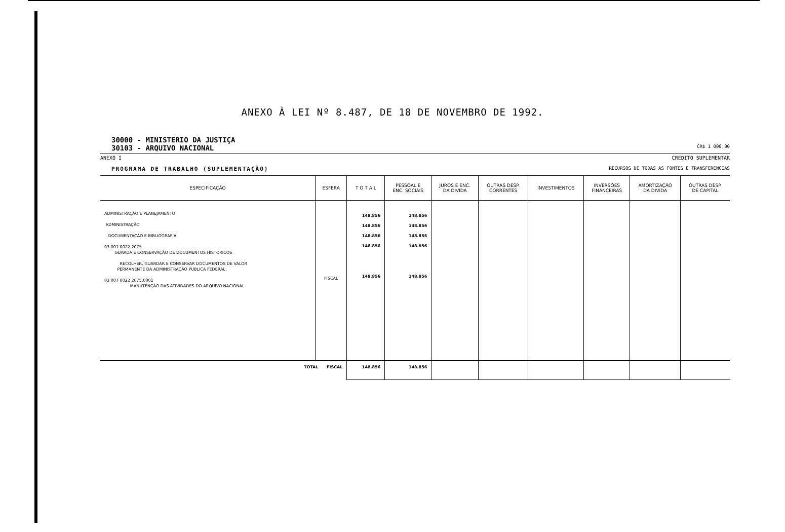ANEXO À LEI Nº 8.487, DE 18 DE NOVEMBRO DE 1992.
30000 - MINISTERIO DA JUSTIÇA
30103 - ARQUIVO NACIONAL
CR$ 1 000,00
ANEXO I CREDITO SUPLEMENTAR
PROGRAMA DE TRABALHO (SUPLEMENTAÇÃO)
RECURSOS DE TODAS AS FONTES E TRANSFERENCIAS
| ESPECIFICAÇÃO | ESFERA | T O T A L | PESSOAL E ENC. SOCIAIS | JUROS E ENC. DA DIVIDA | OUTRAS DESP. CORRENTES | INVESTIMENTOS | INVERSÕES FINANCEIRAS | AMORTIZAÇÃO DA DIVIDA | OUTRAS DESP. DE CAPITAL |
| --- | --- | --- | --- | --- | --- | --- | --- | --- | --- |
| ADMINISTRAÇÃO E PLANEJAMENTO ADMINISTRAÇÃO DOCUMENTAÇÃO E BIBLIOGRAFIA 03 007 0022 2075 GUARDA E CONSERVAÇÃO DE DOCUMENTOS HISTORICOS RECOLHER, GUARDAR E CONSERVAR DOCUMENTOS DE VALOR PERMANENTE DA ADMINISTRAÇÃO PUBLICA FEDERAL. 03 007 0022 2075.0001 MANUTENÇÃO DAS ATIVIDADES DO ARQUIVO NACIONAL | FISCAL | 148.856 148.856 148.856 148.856 148.856 | 148.856 148.856 148.856 148.856 148.856 | | | | | | |
| TOTAL FISCAL | | 148.856 | 148.856 | | | | | | |